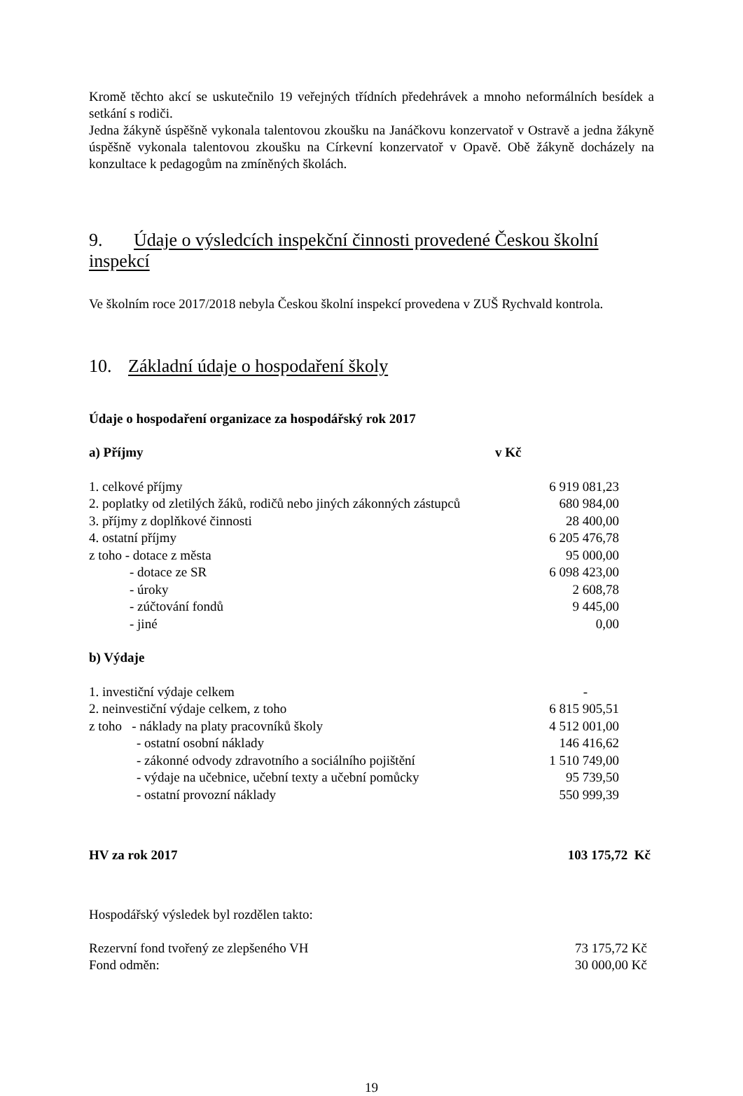Kromě těchto akcí se uskutečnilo 19 veřejných třídních předehrávek a mnoho neformálních besídek a setkání s rodiči.
Jedna žákyně úspěšně vykonala talentovou zkoušku na Janáčkovu konzervatoř v Ostravě a jedna žákyně úspěšně vykonala talentovou zkoušku na Církevní konzervatoř v Opavě. Obě žákyně docházely na konzultace k pedagogům na zmíněných školách.
9. Údaje o výsledcích inspekční činnosti provedené Českou školní inspekcí
Ve školním roce 2017/2018 nebyla Českou školní inspekcí provedena v ZUŠ Rychvald kontrola.
10. Základní údaje o hospodaření školy
Údaje o hospodaření organizace za hospodářský rok 2017
| a) Příjmy | v Kč |
| 1. celkové příjmy | 6 919 081,23 |
| 2. poplatky od zletilých žáků, rodičů nebo jiných zákonných zástupců | 680 984,00 |
| 3. příjmy z doplňkové činnosti | 28 400,00 |
| 4. ostatní příjmy | 6 205 476,78 |
| z toho - dotace z města | 95 000,00 |
| - dotace ze SR | 6 098 423,00 |
| - úroky | 2 608,78 |
| - zúčtování fondů | 9 445,00 |
| - jiné | 0,00 |
| b) Výdaje | |
| 1. investiční výdaje celkem | - |
| 2. neinvestiční výdaje celkem, z toho | 6 815 905,51 |
| z toho - náklady na platy pracovníků školy | 4 512 001,00 |
| - ostatní osobní náklady | 146 416,62 |
| - zákonné odvody zdravotního a sociálního pojištění | 1 510 749,00 |
| - výdaje na učebnice, učební texty a učební pomůcky | 95 739,50 |
| - ostatní provozní náklady | 550 999,39 |
| HV za rok 2017 | 103 175,72 Kč |
Hospodářský výsledek byl rozdělen takto:
| Rezervní fond tvořený ze zlepšeného VH | 73 175,72 Kč |
| Fond odměn: | 30 000,00 Kč |
19